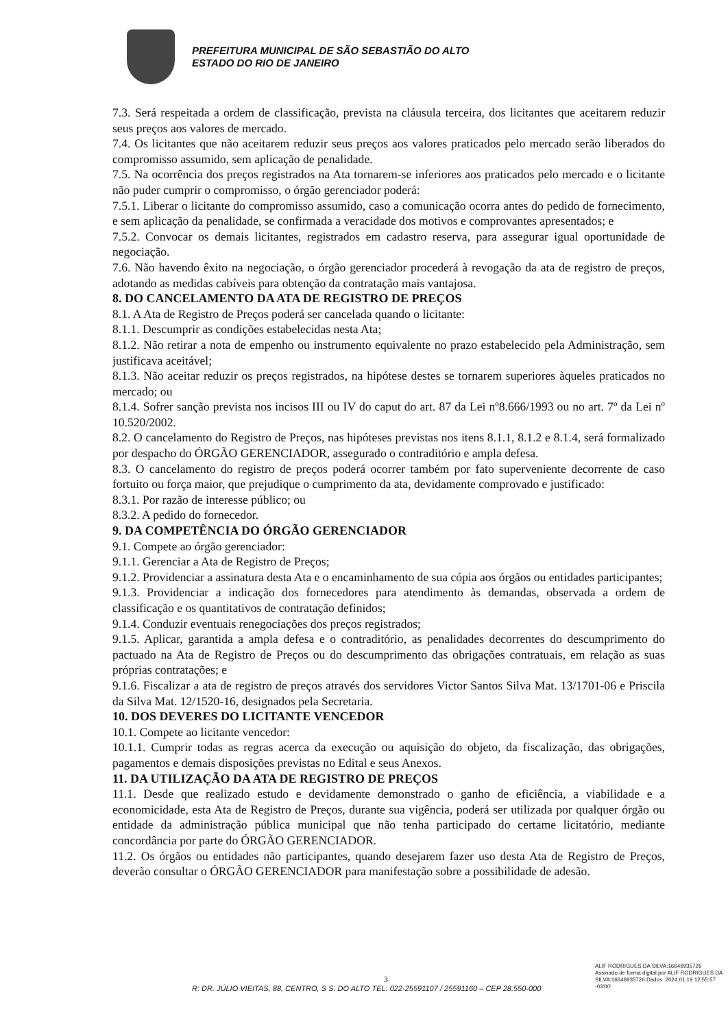PREFEITURA MUNICIPAL DE SÃO SEBASTIÃO DO ALTO
ESTADO DO RIO DE JANEIRO
7.3. Será respeitada a ordem de classificação, prevista na cláusula terceira, dos licitantes que aceitarem reduzir seus preços aos valores de mercado.
7.4. Os licitantes que não aceitarem reduzir seus preços aos valores praticados pelo mercado serão liberados do compromisso assumido, sem aplicação de penalidade.
7.5. Na ocorrência dos preços registrados na Ata tornarem-se inferiores aos praticados pelo mercado e o licitante não puder cumprir o compromisso, o órgão gerenciador poderá:
7.5.1. Liberar o licitante do compromisso assumido, caso a comunicação ocorra antes do pedido de fornecimento, e sem aplicação da penalidade, se confirmada a veracidade dos motivos e comprovantes apresentados; e
7.5.2. Convocar os demais licitantes, registrados em cadastro reserva, para assegurar igual oportunidade de negociação.
7.6. Não havendo êxito na negociação, o órgão gerenciador procederá à revogação da ata de registro de preços, adotando as medidas cabíveis para obtenção da contratação mais vantajosa.
8. DO CANCELAMENTO DA ATA DE REGISTRO DE PREÇOS
8.1. A Ata de Registro de Preços poderá ser cancelada quando o licitante:
8.1.1. Descumprir as condições estabelecidas nesta Ata;
8.1.2. Não retirar a nota de empenho ou instrumento equivalente no prazo estabelecido pela Administração, sem justificava aceitável;
8.1.3. Não aceitar reduzir os preços registrados, na hipótese destes se tornarem superiores àqueles praticados no mercado; ou
8.1.4. Sofrer sanção prevista nos incisos III ou IV do caput do art. 87 da Lei nº8.666/1993 ou no art. 7º da Lei nº 10.520/2002.
8.2. O cancelamento do Registro de Preços, nas hipóteses previstas nos itens 8.1.1, 8.1.2 e 8.1.4, será formalizado por despacho do ÓRGÃO GERENCIADOR, assegurado o contraditório e ampla defesa.
8.3. O cancelamento do registro de preços poderá ocorrer também por fato superveniente decorrente de caso fortuito ou força maior, que prejudique o cumprimento da ata, devidamente comprovado e justificado:
8.3.1. Por razão de interesse público; ou
8.3.2. A pedido do fornecedor.
9. DA COMPETÊNCIA DO ÓRGÃO GERENCIADOR
9.1. Compete ao órgão gerenciador:
9.1.1. Gerenciar a Ata de Registro de Preços;
9.1.2. Providenciar a assinatura desta Ata e o encaminhamento de sua cópia aos órgãos ou entidades participantes;
9.1.3. Providenciar a indicação dos fornecedores para atendimento às demandas, observada a ordem de classificação e os quantitativos de contratação definidos;
9.1.4. Conduzir eventuais renegociações dos preços registrados;
9.1.5. Aplicar, garantida a ampla defesa e o contraditório, as penalidades decorrentes do descumprimento do pactuado na Ata de Registro de Preços ou do descumprimento das obrigações contratuais, em relação as suas próprias contratações; e
9.1.6. Fiscalizar a ata de registro de preços através dos servidores Victor Santos Silva Mat. 13/1701-06 e Priscila da Silva Mat. 12/1520-16, designados pela Secretaria.
10. DOS DEVERES DO LICITANTE VENCEDOR
10.1. Compete ao licitante vencedor:
10.1.1. Cumprir todas as regras acerca da execução ou aquisição do objeto, da fiscalização, das obrigações, pagamentos e demais disposições previstas no Edital e seus Anexos.
11. DA UTILIZAÇÃO DA ATA DE REGISTRO DE PREÇOS
11.1. Desde que realizado estudo e devidamente demonstrado o ganho de eficiência, a viabilidade e a economicidade, esta Ata de Registro de Preços, durante sua vigência, poderá ser utilizada por qualquer órgão ou entidade da administração pública municipal que não tenha participado do certame licitatório, mediante concordância por parte do ÓRGÃO GERENCIADOR.
11.2. Os órgãos ou entidades não participantes, quando desejarem fazer uso desta Ata de Registro de Preços, deverão consultar o ÓRGÃO GERENCIADOR para manifestação sobre a possibilidade de adesão.
ALIF RODRIGUES DA SILVA:16646935726
Assinado de forma digital por ALIF RODRIGUES DA SILVA:16646935726 Dados: 2024.01.19 12:55:57 -03'00'
3
R: DR. JÚLIO VIEITAS, 88, CENTRO, S S. DO ALTO TEL: 022-25591107 / 25591160 – CEP 28.550-000